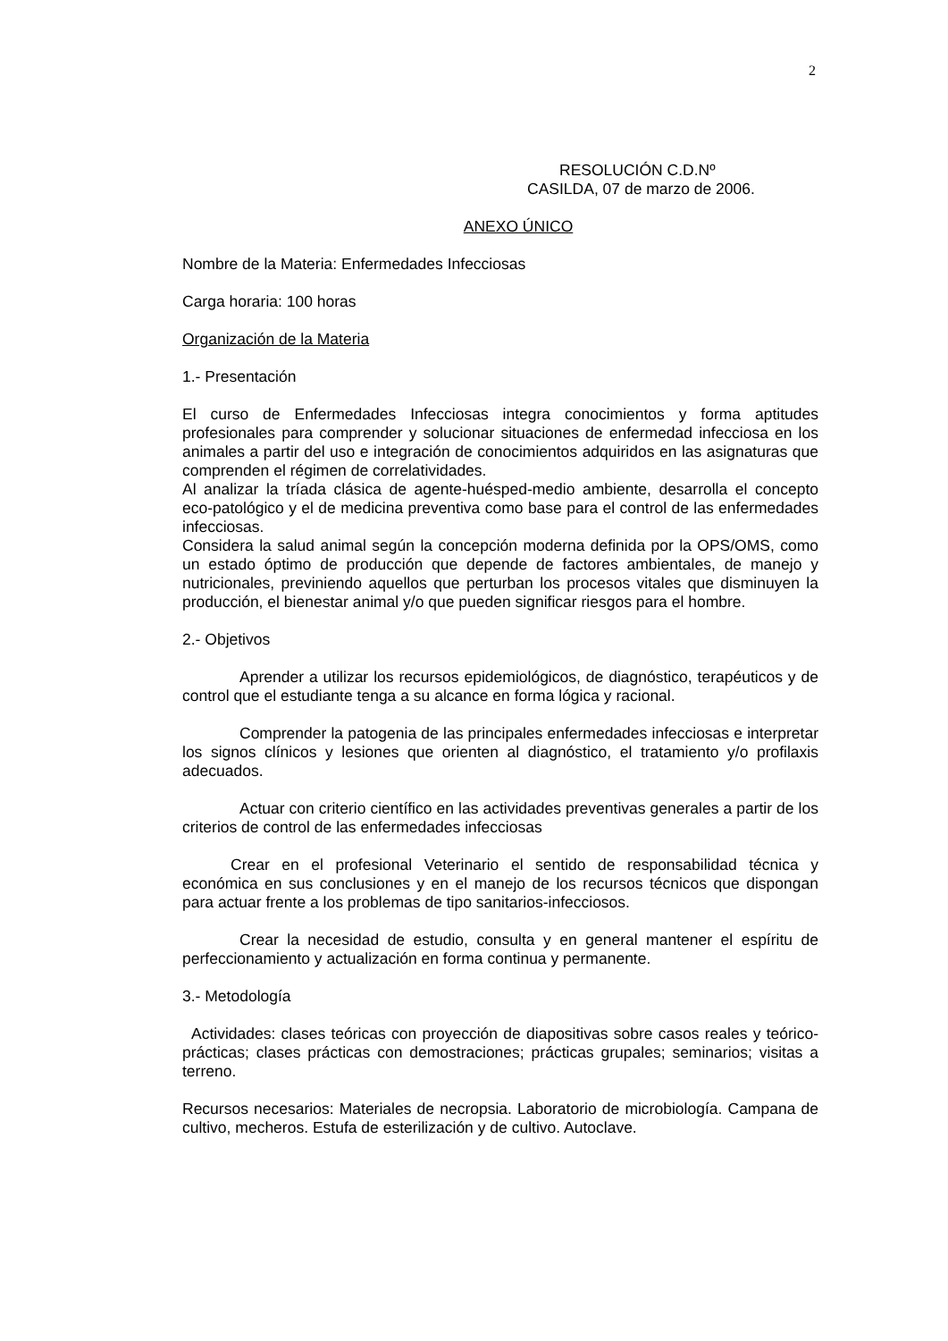2
RESOLUCIÓN C.D.Nº
CASILDA, 07 de marzo de 2006.
ANEXO ÚNICO
Nombre de la Materia: Enfermedades Infecciosas
Carga horaria: 100 horas
Organización de la Materia
1.- Presentación
El curso de Enfermedades Infecciosas integra conocimientos y forma aptitudes profesionales para comprender y solucionar situaciones de enfermedad infecciosa en los animales a partir del uso e integración de conocimientos adquiridos en las asignaturas que comprenden el régimen de correlatividades.
Al analizar la tríada clásica de agente-huésped-medio ambiente, desarrolla el concepto eco-patológico y el de medicina preventiva como base para el control de las enfermedades infecciosas.
Considera la salud animal según la concepción moderna definida por la OPS/OMS, como un estado óptimo de producción que depende de factores ambientales, de manejo y nutricionales, previniendo aquellos que perturban los procesos vitales que disminuyen la producción, el bienestar animal y/o que pueden significar riesgos para el hombre.
2.- Objetivos
Aprender a utilizar los recursos epidemiológicos, de diagnóstico, terapéuticos y de control que el estudiante tenga a su alcance en forma lógica y racional.
Comprender la patogenia de las principales enfermedades infecciosas e interpretar los signos clínicos y lesiones que orienten al diagnóstico, el tratamiento y/o profilaxis adecuados.
Actuar con criterio científico en las actividades preventivas generales a partir de los criterios de control de las enfermedades infecciosas
Crear en el profesional Veterinario el sentido de responsabilidad técnica y económica en sus conclusiones y en el manejo de los recursos técnicos que dispongan para actuar frente a los problemas de tipo sanitarios-infecciosos.
Crear la necesidad de estudio, consulta y en general mantener el espíritu de perfeccionamiento y actualización en forma continua y permanente.
3.- Metodología
Actividades: clases teóricas con proyección de diapositivas sobre casos reales y teórico-prácticas; clases prácticas con demostraciones; prácticas grupales; seminarios; visitas a terreno.
Recursos necesarios: Materiales de necropsia. Laboratorio de microbiología. Campana de cultivo, mecheros. Estufa de esterilización y de cultivo. Autoclave.